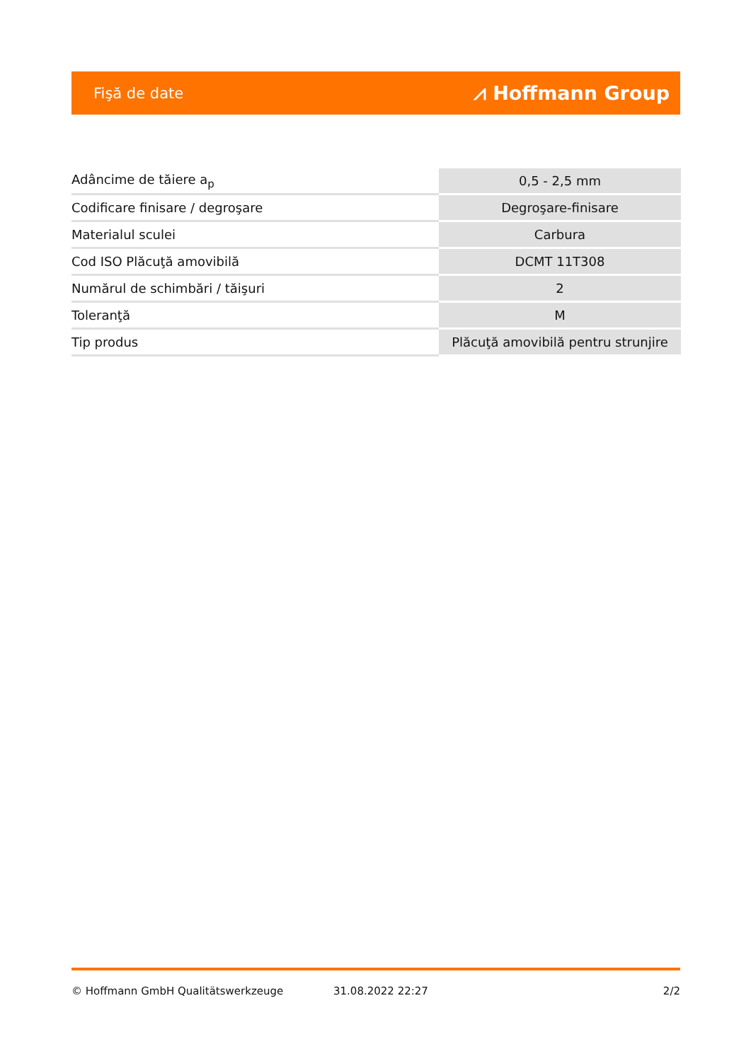Fişă de date ⩘ Hoffmann Group
| Adâncime de tăiere a<sub>p</sub> | 0,5 - 2,5 mm |
| Codificare finisare / degroşare | Degroşare-finisare |
| Materialul sculei | Carbura |
| Cod ISO Plăcuţă amovibilă | DCMT 11T308 |
| Numărul de schimbări / tăişuri | 2 |
| Toleranţă | M |
| Tip produs | Plăcuţă amovibilă pentru strunjire |
© Hoffmann GmbH Qualitätswerkzeuge 31.08.2022 22:27 2/2